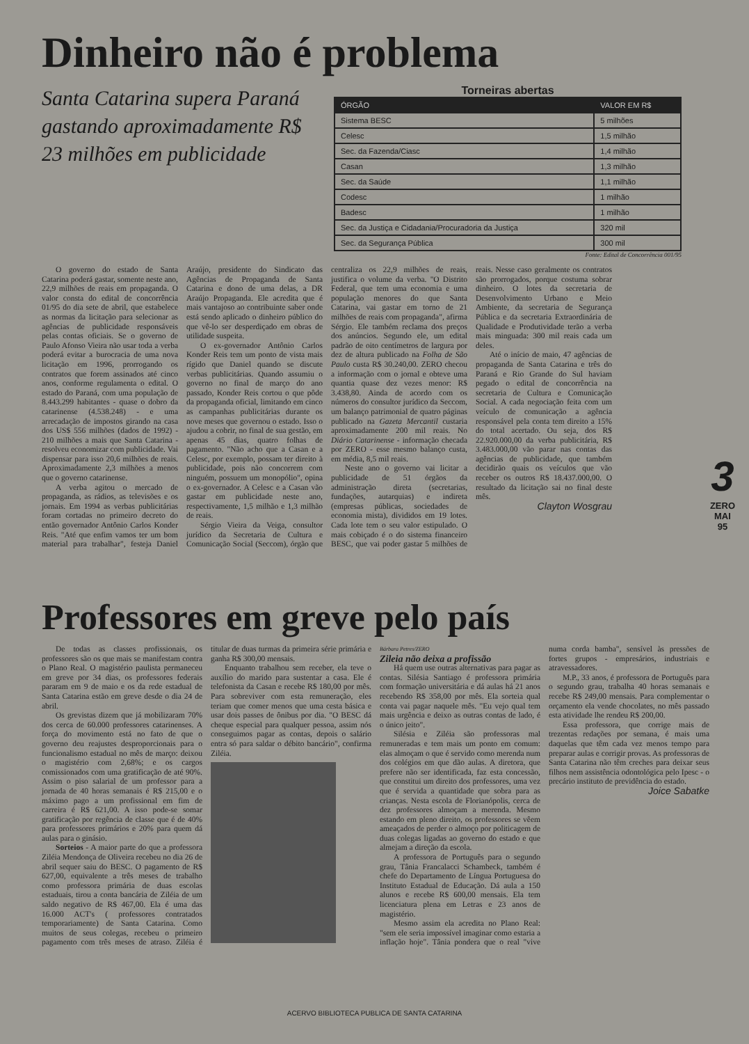Dinheiro não é problema
Santa Catarina supera Paraná gastando aproximadamente R$ 23 milhões em publicidade
Torneiras abertas
| ÓRGÃO | VALOR EM R$ |
| --- | --- |
| Sistema BESC | 5 milhões |
| Celesc | 1,5 milhão |
| Sec. da Fazenda/Ciasc | 1,4 milhão |
| Casan | 1,3 milhão |
| Sec. da Saúde | 1,1 milhão |
| Codesc | 1 milhão |
| Badesc | 1 milhão |
| Sec. da Justiça e Cidadania/Procuradoria da Justiça | 320 mil |
| Sec. da Segurança Pública | 300 mil |
Fonte: Edital de Concorrência 001/95
O governo do estado de Santa Catarina poderá gastar, somente neste ano, 22,9 milhões de reais em propaganda. O valor consta do edital de concorrência 01/95 do dia sete de abril, que estabelece as normas da licitação para selecionar as agências de publicidade responsáveis pelas contas oficiais. Se o governo de Paulo Afonso Vieira não usar toda a verba poderá evitar a burocracia de uma nova licitação em 1996, prorrogando os contratos que forem assinados até cinco anos, conforme regulamenta o edital. O estado do Paraná, com uma população de 8.443.299 habitantes - quase o dobro da catarinense (4.538.248) - e uma arrecadação de impostos girando na casa dos US$ 556 milhões (dados de 1992) - 210 milhões a mais que Santa Catarina - resolveu economizar com publicidade. Vai dispensar para isso 20,6 milhões de reais. Aproximadamente 2,3 milhões a menos que o governo catarinense.
A verba agitou o mercado de propaganda, as rádios, as televisões e os jornais. Em 1994 as verbas publicitárias foram cortadas no primeiro decreto do então governador Antônio Carlos Konder Reis. "Até que enfim vamos ter um bom material para trabalhar", festeja Daniel Araújo, presidente do Sindicato das Agências de Propaganda de Santa Catarina e dono de uma delas, a DR Araújo Propaganda. Ele acredita que é mais vantajoso ao contribuinte saber onde está sendo aplicado o dinheiro público do que vê-lo ser desperdiçado em obras de utilidade suspeita.
O ex-governador Antônio Carlos Konder Reis tem um ponto de vista mais rígido que Daniel quando se discute verbas publicitárias. Quando assumiu o governo no final de março do ano passado, Konder Reis cortou o que pôde da propaganda oficial, limitando em cinco as campanhas publicitárias durante os nove meses que governou o estado. Isso o ajudou a cobrir, no final de sua gestão, em apenas 45 dias, quatro folhas de pagamento. "Não acho que a Casan e a Celesc, por exemplo, possam ter direito à publicidade, pois não concorrem com ninguém, possuem um monopólio", opina o ex-governador. A Celesc e a Casan vão gastar em publicidade neste ano, respectivamente, 1,5 milhão e 1,3 milhão de reais.
Sérgio Vieira da Veiga, consultor jurídico da Secretaria de Cultura e Comunicação Social (Seccom), órgão que centraliza os 22,9 milhões de reais, justifica o volume da verba. "O Distrito Federal, que tem uma economia e uma população menores do que Santa Catarina, vai gastar em torno de 21 milhões de reais com propaganda", afirma Sérgio. Ele também reclama dos preços dos anúncios. Segundo ele, um edital padrão de oito centímetros de largura por dez de altura publicado na Folha de São Paulo custa R$ 30.240,00. ZERO checou a informação com o jornal e obteve uma quantia quase dez vezes menor: R$ 3.438,80. Ainda de acordo com os números do consultor jurídico da Seccom, um balanço patrimonial de quatro páginas publicado na Gazeta Mercantil custaria aproximadamente 200 mil reais. No Diário Catarinense - informação checada por ZERO - esse mesmo balanço custa, em média, 8,5 mil reais.
Neste ano o governo vai licitar a publicidade de 51 órgãos da administração direta (secretarias, fundações, autarquias) e indireta (empresas públicas, sociedades de economia mista), divididos em 19 lotes. Cada lote tem o seu valor estipulado. O mais cobiçado é o do sistema financeiro BESC, que vai poder gastar 5 milhões de reais. Nesse caso geralmente os contratos são prorrogados, porque costuma sobrar dinheiro. O lotes da secretaria de Desenvolvimento Urbano e Meio Ambiente, da secretaria de Segurança Pública e da secretaria Extraordinária de Qualidade e Produtividade terão a verba mais minguada: 300 mil reais cada um deles.
Até o início de maio, 47 agências de propaganda de Santa Catarina e três do Paraná e Rio Grande do Sul haviam pegado o edital de concorrência na secretaria de Cultura e Comunicação Social. A cada negociação feita com um veículo de comunicação a agência responsável pela conta tem direito a 15% do total acertado. Ou seja, dos R$ 22.920.000,00 da verba publicitária, R$ 3.483.000,00 vão parar nas contas das agências de publicidade, que também decidirão quais os veículos que vão receber os outros R$ 18.437.000,00. O resultado da licitação sai no final deste mês.
Clayton Wosgrau
3
ZERO
MAI
95
Professores em greve pelo país
De todas as classes profissionais, os professores são os que mais se manifestam contra o Plano Real. O magistério paulista permaneceu em greve por 34 dias, os professores federais pararam em 9 de maio e os da rede estadual de Santa Catarina estão em greve desde o dia 24 de abril.
Os grevistas dizem que já mobilizaram 70% dos cerca de 60.000 professores catarinenses. A força do movimento está no fato de que o governo deu reajustes desproporcionais para o funcionalismo estadual no mês de março: deixou o magistério com 2,68%; e os cargos comissionados com uma gratificação de até 90%. Assim o piso salarial de um professor para a jornada de 40 horas semanais é R$ 215,00 e o máximo pago a um profissional em fim de carreira é R$ 621,00. A isso pode-se somar gratificação por regência de classe que é de 40% para professores primários e 20% para quem dá aulas para o ginásio.
Sorteios - A maior parte do que a professora Ziléia Mendonça de Oliveira recebeu no dia 26 de abril sequer saiu do BESC. O pagamento de R$ 627,00, equivalente a três meses de trabalho como professora primária de duas escolas estaduais, tirou a conta bancária de Ziléia de um saldo negativo de R$ 467,00. Ela é uma das 16.000 ACT's ( professores contratados temporariamente) de Santa Catarina. Como muitos de seus colegas, recebeu o primeiro pagamento com três meses de atraso. Ziléia é titular de duas turmas da primeira série primária e ganha R$ 300,00 mensais.
Enquanto trabalhou sem receber, ela teve o auxílio do marido para sustentar a casa. Ele é telefonista da Casan e recebe R$ 180,00 por mês. Para sobreviver com esta remuneração, eles teriam que comer menos que uma cesta básica e usar dois passes de ônibus por dia. "O BESC dá cheque especial para qualquer pessoa, assim nós conseguimos pagar as contas, depois o salário entra só para saldar o débito bancário", confirma Ziléia.
Bárbara Petres/ZERO
Zileia não deixa a profissão
Há quem use outras alternativas para pagar as contas. Silésia Santiago é professora primária com formação universitária e dá aulas há 21 anos recebendo R$ 358,00 por mês. Ela sorteia qual conta vai pagar naquele mês. "Eu vejo qual tem mais urgência e deixo as outras contas de lado, é o único jeito".
Silésia e Ziléia são professoras mal remuneradas e tem mais um ponto em comum: elas almoçam o que é servido como merenda num dos colégios em que dão aulas. A diretora, que prefere não ser identificada, faz esta concessão, que constitui um direito dos professores, uma vez que é servida a quantidade que sobra para as crianças. Nesta escola de Florianópolis, cerca de dez professores almoçam a merenda. Mesmo estando em pleno direito, os professores se vêem ameaçados de perder o almoço por politicagem de duas colegas ligadas ao governo do estado e que almejam a direção da escola.
A professora de Português para o segundo grau, Tânia Francalacci Schambeck, também é chefe do Departamento de Língua Portuguesa do Instituto Estadual de Educação. Dá aula a 150 alunos e recebe R$ 600,00 mensais. Ela tem licenciatura plena em Letras e 23 anos de magistério.
Mesmo assim ela acredita no Plano Real: "sem ele seria impossível imaginar como estaria a inflação hoje". Tânia pondera que o real "vive numa corda bamba", sensível às pressões de fortes grupos - empresários, industriais e atravessadores.
M.P., 33 anos, é professora de Português para o segundo grau, trabalha 40 horas semanais e recebe R$ 249,00 mensais. Para complementar o orçamento ela vende chocolates, no mês passado esta atividade lhe rendeu R$ 200,00.
Essa professora, que corrige mais de trezentas redações por semana, é mais uma daquelas que têm cada vez menos tempo para preparar aulas e corrigir provas. As professoras de Santa Catarina não têm creches para deixar seus filhos nem assistência odontológica pelo Ipesc - o precário instituto de previdência do estado.
Joice Sabatke
ACERVO BIBLIOTECA PUBLICA DE SANTA CATARINA